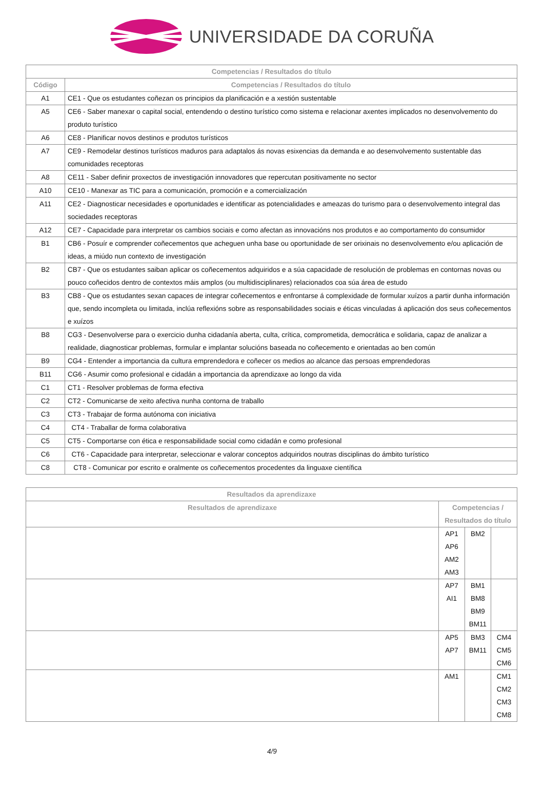UNIVERSIDADE DA CORUÑA
| Competencias / Resultados do título | |
| --- | --- |
| Código | Competencias / Resultados do título |
| A1 | CE1 - Que os estudantes coñezan os principios da planificación e a xestión sustentable |
| A5 | CE6 - Saber manexar o capital social, entendendo o destino turístico como sistema e relacionar axentes implicados no desenvolvemento do produto turístico |
| A6 | CE8 - Planificar novos destinos e produtos turísticos |
| A7 | CE9 - Remodelar destinos turísticos maduros para adaptalos ás novas esixencias da demanda e ao desenvolvemento sustentable das comunidades receptoras |
| A8 | CE11 - Saber definir proxectos de investigación innovadores que repercutan positivamente no sector |
| A10 | CE10 - Manexar as TIC para a comunicación, promoción e a comercialización |
| A11 | CE2 - Diagnosticar necesidades e oportunidades e identificar as potencialidades e ameazas do turismo para o desenvolvemento integral das sociedades receptoras |
| A12 | CE7 - Capacidade para interpretar os cambios sociais e como afectan as innovacións nos produtos e ao comportamento do consumidor |
| B1 | CB6 - Posuír e comprender coñecementos que acheguen unha base ou oportunidade de ser orixinais no desenvolvemento e/ou aplicación de ideas, a miúdo nun contexto de investigación |
| B2 | CB7 - Que os estudantes saiban aplicar os coñecementos adquiridos e a súa capacidade de resolución de problemas en contornas novas ou pouco coñecidos dentro de contextos máis amplos (ou multidisciplinares) relacionados coa súa área de estudo |
| B3 | CB8 - Que os estudantes sexan capaces de integrar coñecementos e enfrontarse á complexidade de formular xuízos a partir dunha información que, sendo incompleta ou limitada, inclúa reflexións sobre as responsabilidades sociais e éticas vinculadas á aplicación dos seus coñecementos e xuízos |
| B8 | CG3 - Desenvolverse para o exercicio dunha cidadanía aberta, culta, crítica, comprometida, democrática e solidaria, capaz de analizar a realidade, diagnosticar problemas, formular e implantar solucións baseada no coñecemento e orientadas ao ben común |
| B9 | CG4 - Entender a importancia da cultura emprendedora e coñecer os medios ao alcance das persoas emprendedoras |
| B11 | CG6 - Asumir como profesional e cidadán a importancia da aprendizaxe ao longo da vida |
| C1 | CT1 - Resolver problemas de forma efectiva |
| C2 | CT2 - Comunicarse de xeito afectiva nunha contorna de traballo |
| C3 | CT3 - Trabajar de forma autónoma con iniciativa |
| C4 | CT4 - Traballar de forma colaborativa |
| C5 | CT5 - Comportarse con ética e responsabilidade social como cidadán e como profesional |
| C6 | CT6 - Capacidade para interpretar, seleccionar e valorar conceptos adquiridos noutras disciplinas do ámbito turístico |
| C8 | CT8 - Comunicar por escrito e oralmente os coñecementos procedentes da linguaxe científica |
| Resultados da aprendizaxe | | | |
| --- | --- | --- | --- |
| Resultados de aprendizaxe | Competencias / Resultados do título | | |
| | AP1 AP6 AM2 AM3 | BM2 | |
| | AP7 AI1 | BM1 BM8 BM9 BM11 | |
| | AP5 AP7 | BM3 BM11 | CM4 CM5 CM6 |
| | AM1 | | CM1 CM2 CM3 CM8 |
4/9